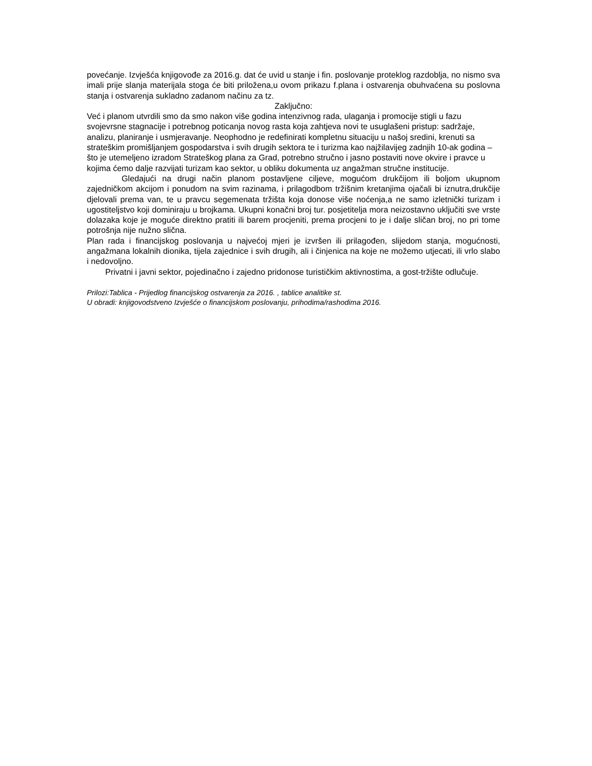povećanje. Izvješća knjigovođe za 2016.g. dat će uvid u stanje i fin. poslovanje proteklog razdoblja, no nismo sva imali prije slanja materijala stoga će biti priložena,u ovom prikazu f.plana i ostvarenja obuhvaćena su poslovna stanja i ostvarenja sukladno zadanom načinu za tz.
Zaključno:
Već i planom utvrdili smo da smo nakon više godina intenzivnog rada, ulaganja i promocije stigli u fazu svojevrsne stagnacije i potrebnog poticanja novog rasta koja zahtjeva novi te usuglašeni pristup: sadržaje, analizu, planiranje i usmjeravanje. Neophodno je redefinirati kompletnu situaciju u našoj sredini, krenuti sa strateškim promišljanjem gospodarstva i svih drugih sektora te i turizma kao najžilavijeg zadnjih 10-ak godina – što je utemeljeno izradom Strateškog plana za Grad, potrebno stručno i jasno postaviti nove okvire i pravce u kojima ćemo dalje razvijati turizam kao sektor, u obliku dokumenta uz angažman stručne institucije.
Gledajući na drugi način planom postavljene ciljeve, mogućom drukčijom ili boljom ukupnom zajedničkom akcijom i ponudom na svim razinama, i prilagodbom tržišnim kretanjima ojačali bi iznutra,drukčije djelovali prema van, te u pravcu segemenata tržišta koja donose više noćenja,a ne samo izletnički turizam i ugostiteljstvo koji dominiraju u brojkama. Ukupni konačni broj tur. posjetitelja mora neizostavno uključiti sve vrste dolazaka koje je moguće direktno pratiti ili barem procjeniti, prema procjeni to je i dalje sličan broj, no pri tome potrošnja nije nužno slična.
Plan rada i financijskog poslovanja u najvećoj mjeri je izvršen ili prilagođen, slijedom stanja, mogućnosti, angažmana lokalnih dionika, tijela zajednice i svih drugih, ali i činjenica na koje ne možemo utjecati, ili vrlo slabo i nedovoljno.
Privatni i javni sektor, pojedinačno i zajedno pridonose turističkim aktivnostima, a gost-tržište odlučuje.
Prilozi:Tablica - Prijedlog financijskog ostvarenja za 2016. , tablice analitike st.
U obradi: knjigovodstveno Izvješće o financijskom poslovanju, prihodima/rashodima 2016.